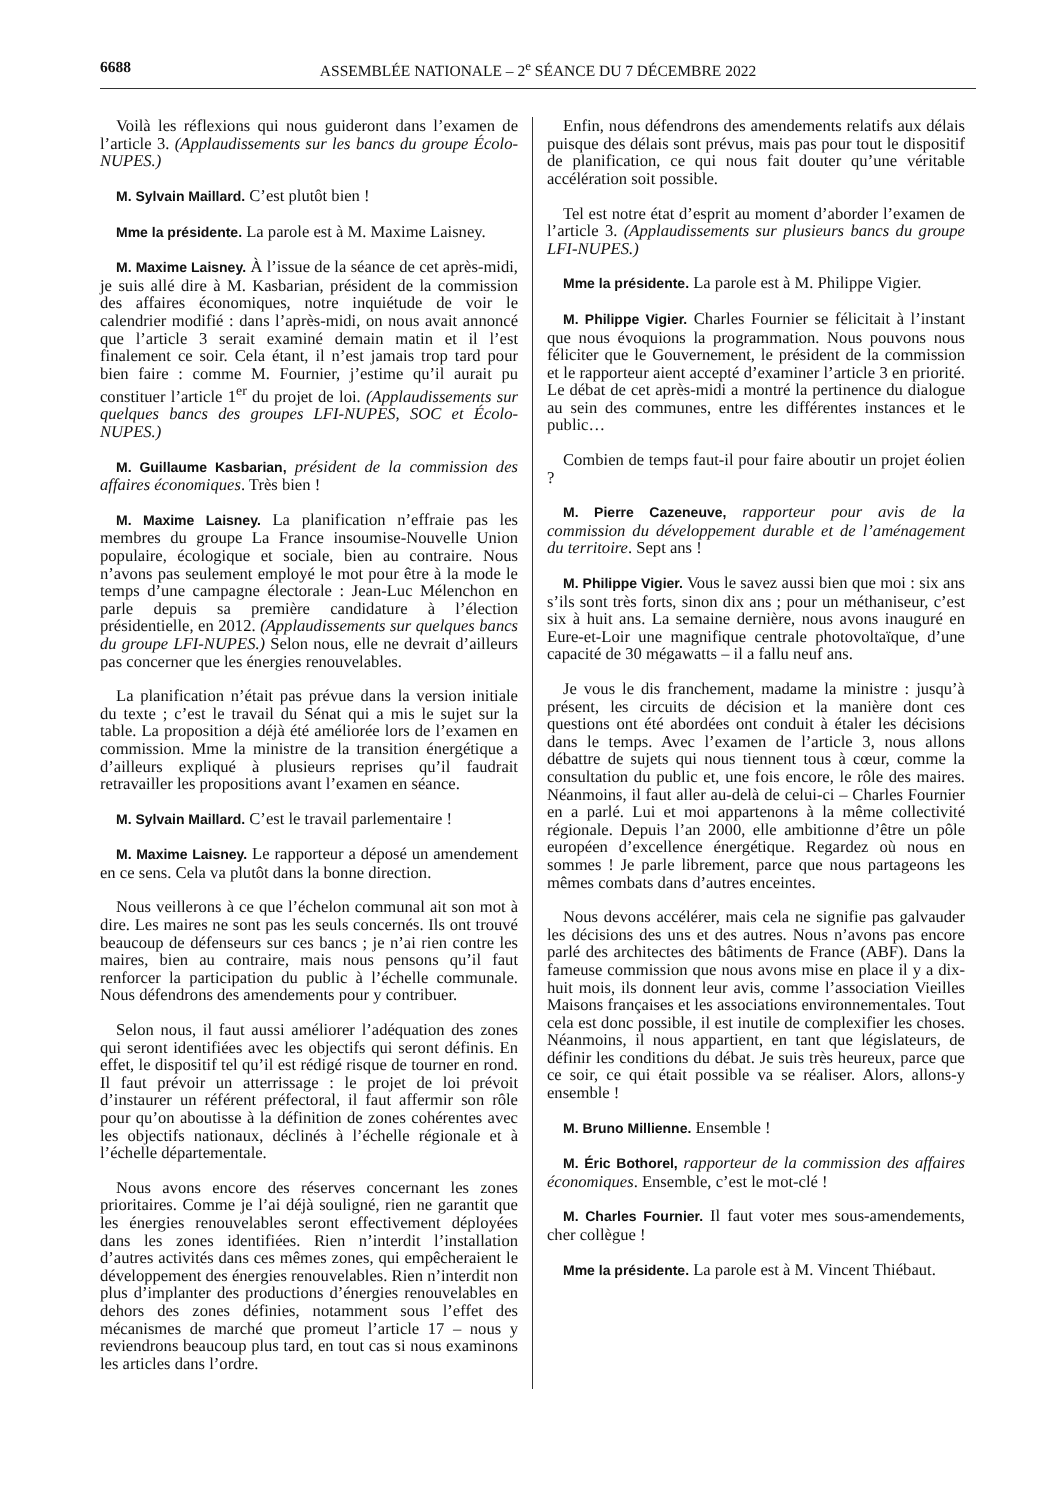6688 ASSEMBLÉE NATIONALE – 2<sup>e</sup> SÉANCE DU 7 DÉCEMBRE 2022
Voilà les réflexions qui nous guideront dans l’examen de l’article 3. (Applaudissements sur les bancs du groupe Écolo-NUPES.)
M. Sylvain Maillard. C’est plutôt bien !
Mme la présidente. La parole est à M. Maxime Laisney.
M. Maxime Laisney. À l’issue de la séance de cet après-midi, je suis allé dire à M. Kasbarian, président de la commission des affaires économiques, notre inquiétude de voir le calendrier modifié : dans l’après-midi, on nous avait annoncé que l’article 3 serait examiné demain matin et il l’est finalement ce soir. Cela étant, il n’est jamais trop tard pour bien faire : comme M. Fournier, j’estime qu’il aurait pu constituer l’article 1<sup>er</sup> du projet de loi. (Applaudissements sur quelques bancs des groupes LFI-NUPES, SOC et Écolo-NUPES.)
M. Guillaume Kasbarian, président de la commission des affaires économiques. Très bien !
M. Maxime Laisney. La planification n’effraie pas les membres du groupe La France insoumise-Nouvelle Union populaire, écologique et sociale, bien au contraire. Nous n’avons pas seulement employé le mot pour être à la mode le temps d’une campagne électorale : Jean-Luc Mélenchon en parle depuis sa première candidature à l’élection présidentielle, en 2012. (Applaudissements sur quelques bancs du groupe LFI-NUPES.) Selon nous, elle ne devrait d’ailleurs pas concerner que les énergies renouvelables.
La planification n’était pas prévue dans la version initiale du texte ; c’est le travail du Sénat qui a mis le sujet sur la table. La proposition a déjà été améliorée lors de l’examen en commission. Mme la ministre de la transition énergétique a d’ailleurs expliqué à plusieurs reprises qu’il faudrait retravailler les propositions avant l’examen en séance.
M. Sylvain Maillard. C’est le travail parlementaire !
M. Maxime Laisney. Le rapporteur a déposé un amendement en ce sens. Cela va plutôt dans la bonne direction.
Nous veillerons à ce que l’échelon communal ait son mot à dire. Les maires ne sont pas les seuls concernés. Ils ont trouvé beaucoup de défenseurs sur ces bancs ; je n’ai rien contre les maires, bien au contraire, mais nous pensons qu’il faut renforcer la participation du public à l’échelle communale. Nous défendrons des amendements pour y contribuer.
Selon nous, il faut aussi améliorer l’adéquation des zones qui seront identifiées avec les objectifs qui seront définis. En effet, le dispositif tel qu’il est rédigé risque de tourner en rond. Il faut prévoir un atterrissage : le projet de loi prévoit d’instaurer un référent préfectoral, il faut affermir son rôle pour qu’on aboutisse à la définition de zones cohérentes avec les objectifs nationaux, déclinés à l’échelle régionale et à l’échelle départementale.
Nous avons encore des réserves concernant les zones prioritaires. Comme je l’ai déjà souligné, rien ne garantit que les énergies renouvelables seront effectivement déployées dans les zones identifiées. Rien n’interdit l’installation d’autres activités dans ces mêmes zones, qui empêcheraient le développement des énergies renouvelables. Rien n’interdit non plus d’implanter des productions d’énergies renouvelables en dehors des zones définies, notamment sous l’effet des mécanismes de marché que promeut l’article 17 – nous y reviendrons beaucoup plus tard, en tout cas si nous examinons les articles dans l’ordre.
Enfin, nous défendrons des amendements relatifs aux délais puisque des délais sont prévus, mais pas pour tout le dispositif de planification, ce qui nous fait douter qu’une véritable accélération soit possible.
Tel est notre état d’esprit au moment d’aborder l’examen de l’article 3. (Applaudissements sur plusieurs bancs du groupe LFI-NUPES.)
Mme la présidente. La parole est à M. Philippe Vigier.
M. Philippe Vigier. Charles Fournier se félicitait à l’instant que nous évoquions la programmation. Nous pouvons nous féliciter que le Gouvernement, le président de la commission et le rapporteur aient accepté d’examiner l’article 3 en priorité. Le débat de cet après-midi a montré la pertinence du dialogue au sein des communes, entre les différentes instances et le public…
Combien de temps faut-il pour faire aboutir un projet éolien ?
M. Pierre Cazeneuve, rapporteur pour avis de la commission du développement durable et de l’aménagement du territoire. Sept ans !
M. Philippe Vigier. Vous le savez aussi bien que moi : six ans s’ils sont très forts, sinon dix ans ; pour un méthaniseur, c’est six à huit ans. La semaine dernière, nous avons inauguré en Eure-et-Loir une magnifique centrale photovoltaïque, d’une capacité de 30 mégawatts – il a fallu neuf ans.
Je vous le dis franchement, madame la ministre : jusqu’à présent, les circuits de décision et la manière dont ces questions ont été abordées ont conduit à étaler les décisions dans le temps. Avec l’examen de l’article 3, nous allons débattre de sujets qui nous tiennent tous à cœur, comme la consultation du public et, une fois encore, le rôle des maires. Néanmoins, il faut aller au-delà de celui-ci – Charles Fournier en a parlé. Lui et moi appartenons à la même collectivité régionale. Depuis l’an 2000, elle ambitionne d’être un pôle européen d’excellence énergétique. Regardez où nous en sommes ! Je parle librement, parce que nous partageons les mêmes combats dans d’autres enceintes.
Nous devons accélérer, mais cela ne signifie pas galvauder les décisions des uns et des autres. Nous n’avons pas encore parlé des architectes des bâtiments de France (ABF). Dans la fameuse commission que nous avons mise en place il y a dix-huit mois, ils donnent leur avis, comme l’association Vieilles Maisons françaises et les associations environnementales. Tout cela est donc possible, il est inutile de complexifier les choses. Néanmoins, il nous appartient, en tant que législateurs, de définir les conditions du débat. Je suis très heureux, parce que ce soir, ce qui était possible va se réaliser. Alors, allons-y ensemble !
M. Bruno Millienne. Ensemble !
M. Éric Bothorel, rapporteur de la commission des affaires économiques. Ensemble, c’est le mot-clé !
M. Charles Fournier. Il faut voter mes sous-amendements, cher collègue !
Mme la présidente. La parole est à M. Vincent Thiébaut.